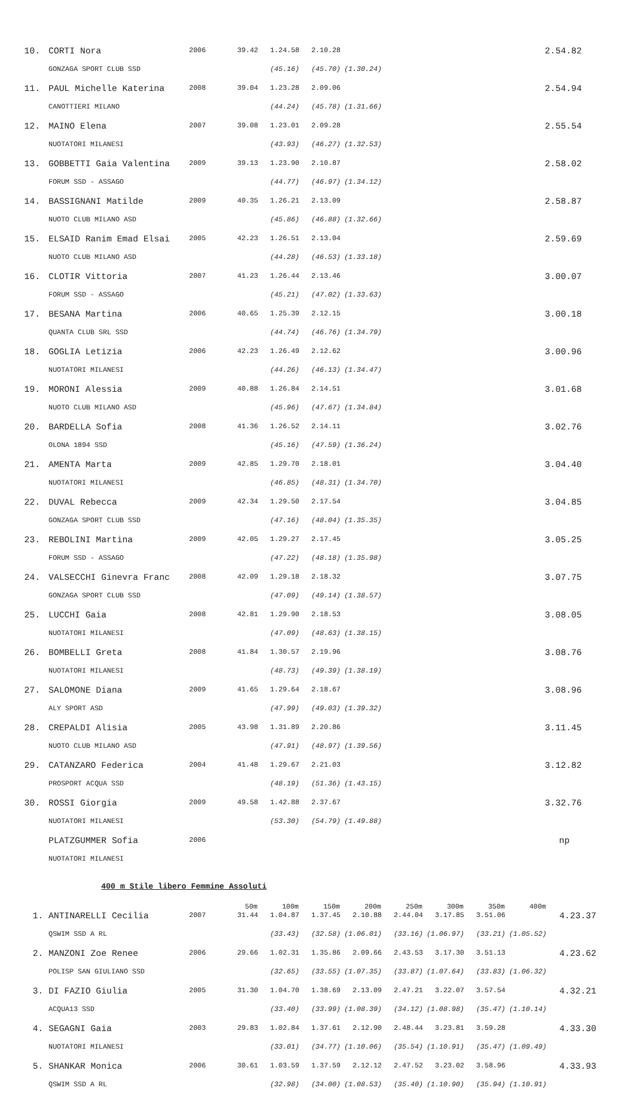| 10. | CORTI Nora | 2006 | 39.42 | 1.24.58 | 2.10.28 | | 2.54.82 |
| | GONZAGA SPORT CLUB SSD | | | (45.16) | (45.70) | (1.30.24) | |
| 11. | PAUL Michelle Katerina | 2008 | 39.04 | 1.23.28 | 2.09.06 | | 2.54.94 |
| | CANOTTIERI MILANO | | | (44.24) | (45.78) | (1.31.66) | |
| 12. | MAINO Elena | 2007 | 39.08 | 1.23.01 | 2.09.28 | | 2.55.54 |
| | NUOTATORI MILANESI | | | (43.93) | (46.27) | (1.32.53) | |
| 13. | GOBBETTI Gaia Valentina | 2009 | 39.13 | 1.23.90 | 2.10.87 | | 2.58.02 |
| | FORUM SSD - ASSAGO | | | (44.77) | (46.97) | (1.34.12) | |
| 14. | BASSIGNANI Matilde | 2009 | 40.35 | 1.26.21 | 2.13.09 | | 2.58.87 |
| | NUOTO CLUB MILANO ASD | | | (45.86) | (46.88) | (1.32.66) | |
| 15. | ELSAID Ranim Emad Elsai | 2005 | 42.23 | 1.26.51 | 2.13.04 | | 2.59.69 |
| | NUOTO CLUB MILANO ASD | | | (44.28) | (46.53) | (1.33.18) | |
| 16. | CLOTIR Vittoria | 2007 | 41.23 | 1.26.44 | 2.13.46 | | 3.00.07 |
| | FORUM SSD - ASSAGO | | | (45.21) | (47.02) | (1.33.63) | |
| 17. | BESANA Martina | 2006 | 40.65 | 1.25.39 | 2.12.15 | | 3.00.18 |
| | QUANTA CLUB SRL SSD | | | (44.74) | (46.76) | (1.34.79) | |
| 18. | GOGLIA Letizia | 2006 | 42.23 | 1.26.49 | 2.12.62 | | 3.00.96 |
| | NUOTATORI MILANESI | | | (44.26) | (46.13) | (1.34.47) | |
| 19. | MORONI Alessia | 2009 | 40.88 | 1.26.84 | 2.14.51 | | 3.01.68 |
| | NUOTO CLUB MILANO ASD | | | (45.96) | (47.67) | (1.34.84) | |
| 20. | BARDELLA Sofia | 2008 | 41.36 | 1.26.52 | 2.14.11 | | 3.02.76 |
| | OLONA 1894 SSD | | | (45.16) | (47.59) | (1.36.24) | |
| 21. | AMENTA Marta | 2009 | 42.85 | 1.29.70 | 2.18.01 | | 3.04.40 |
| | NUOTATORI MILANESI | | | (46.85) | (48.31) | (1.34.70) | |
| 22. | DUVAL Rebecca | 2009 | 42.34 | 1.29.50 | 2.17.54 | | 3.04.85 |
| | GONZAGA SPORT CLUB SSD | | | (47.16) | (48.04) | (1.35.35) | |
| 23. | REBOLINI Martina | 2009 | 42.05 | 1.29.27 | 2.17.45 | | 3.05.25 |
| | FORUM SSD - ASSAGO | | | (47.22) | (48.18) | (1.35.98) | |
| 24. | VALSECCHI Ginevra Franc | 2008 | 42.09 | 1.29.18 | 2.18.32 | | 3.07.75 |
| | GONZAGA SPORT CLUB SSD | | | (47.09) | (49.14) | (1.38.57) | |
| 25. | LUCCHI Gaia | 2008 | 42.81 | 1.29.90 | 2.18.53 | | 3.08.05 |
| | NUOTATORI MILANESI | | | (47.09) | (48.63) | (1.38.15) | |
| 26. | BOMBELLI Greta | 2008 | 41.84 | 1.30.57 | 2.19.96 | | 3.08.76 |
| | NUOTATORI MILANESI | | | (48.73) | (49.39) | (1.38.19) | |
| 27. | SALOMONE Diana | 2009 | 41.65 | 1.29.64 | 2.18.67 | | 3.08.96 |
| | ALY SPORT ASD | | | (47.99) | (49.03) | (1.39.32) | |
| 28. | CREPALDI Alisia | 2005 | 43.98 | 1.31.89 | 2.20.86 | | 3.11.45 |
| | NUOTO CLUB MILANO ASD | | | (47.91) | (48.97) | (1.39.56) | |
| 29. | CATANZARO Federica | 2004 | 41.48 | 1.29.67 | 2.21.03 | | 3.12.82 |
| | PROSPORT ACQUA SSD | | | (48.19) | (51.36) | (1.43.15) | |
| 30. | ROSSI Giorgia | 2009 | 49.58 | 1.42.88 | 2.37.67 | | 3.32.76 |
| | NUOTATORI MILANESI | | | (53.30) | (54.79) | (1.49.88) | |
| | PLATZGUMMER Sofia | 2006 | | | | | np |
| | NUOTATORI MILANESI | | | | | | |
400 m Stile libero Femmine Assoluti
| | | | 50m | 100m | 150m | 200m | 250m | 300m | 350m | 400m | |
| --- | --- | --- | --- | --- | --- | --- | --- | --- | --- | --- | --- |
| 1. | ANTINARELLI Cecilia | 2007 | 31.44 | 1.04.87 | 1.37.45 | 2.10.88 | 2.44.04 | 3.17.85 | 3.51.06 | | 4.23.37 |
| | QSWIM SSD A RL | | | (33.43) | (32.58) | (1.06.01) | (33.16) | (1.06.97) | (33.21) | (1.05.52) | |
| 2. | MANZONI Zoe Renee | 2006 | 29.66 | 1.02.31 | 1.35.86 | 2.09.66 | 2.43.53 | 3.17.30 | 3.51.13 | | 4.23.62 |
| | POLISP SAN GIULIANO SSD | | | (32.65) | (33.55) | (1.07.35) | (33.87) | (1.07.64) | (33.83) | (1.06.32) | |
| 3. | DI FAZIO Giulia | 2005 | 31.30 | 1.04.70 | 1.38.69 | 2.13.09 | 2.47.21 | 3.22.07 | 3.57.54 | | 4.32.21 |
| | ACQUA13 SSD | | | (33.40) | (33.99) | (1.08.39) | (34.12) | (1.08.98) | (35.47) | (1.10.14) | |
| 4. | SEGAGNI Gaia | 2003 | 29.83 | 1.02.84 | 1.37.61 | 2.12.90 | 2.48.44 | 3.23.81 | 3.59.28 | | 4.33.30 |
| | NUOTATORI MILANESI | | | (33.01) | (34.77) | (1.10.06) | (35.54) | (1.10.91) | (35.47) | (1.09.49) | |
| 5. | SHANKAR Monica | 2006 | 30.61 | 1.03.59 | 1.37.59 | 2.12.12 | 2.47.52 | 3.23.02 | 3.58.96 | | 4.33.93 |
| | QSWIM SSD A RL | | | (32.98) | (34.00) | (1.08.53) | (35.40) | (1.10.90) | (35.94) | (1.10.91) | |